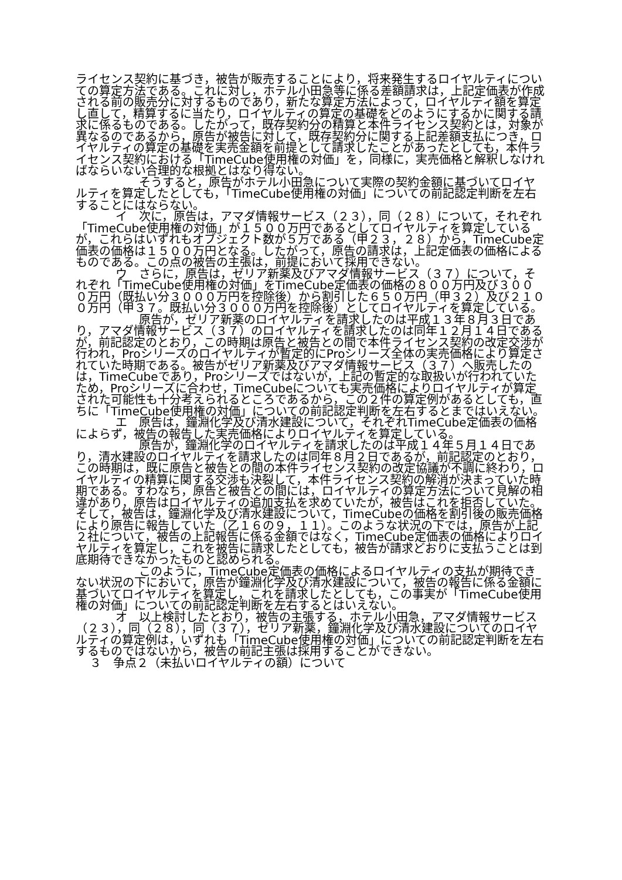ライセンス契約に基づき，被告が販売することにより，将来発生するロイヤルティについての算定方法である。これに対し，ホテル小田急等に係る差額請求は，上記定価表が作成される前の販売分に対するものであり，新たな算定方法によって，ロイヤルティ額を算定し直して，精算するに当たり，ロイヤルティの算定の基礎をどのようにするかに関する請求に係るものである。したがって，既存契約分の精算と本件ライセンス契約とは，対象が異なるのであるから，原告が被告に対して，既存契約分に関する上記差額支払につき，ロイヤルティの算定の基礎を実売金額を前提として請求したことがあったとしても，本件ライセンス契約における「TimeCube使用権の対価」を，同様に，実売価格と解釈しなければならいない合理的な根拠とはなり得ない。
そうすると，原告がホテル小田急について実際の契約金額に基づいてロイヤルティを算定したとしても，「TimeCube使用権の対価」についての前記認定判断を左右することにはならない。
イ　次に，原告は，アマダ情報サービス（２３），同（２８）について，それぞれ「TimeCube使用権の対価」が１５００万円であるとしてロイヤルティを算定しているが，これらはいずれもオブジェクト数が５万である（甲２３，２８）から，TimeCube定価表の価格は１５００万円となる。したがって，原告の請求は，上記定価表の価格によるものである。この点の被告の主張は，前提において採用できない。
ウ　さらに，原告は，ゼリア新薬及びアマダ情報サービス（３７）について，それぞれ「TimeCube使用権の対価」をTimeCube定価表の価格の８００万円及び３０００万円（既払い分３０００万円を控除後）から割引した６５０万円（甲３２）及び２１００万円（甲３７。既払い分３０００万円を控除後）としてロイヤルティを算定している。
原告が，ゼリア新薬のロイヤルティを請求したのは平成１３年８月３日であり，アマダ情報サービス（３７）のロイヤルティを請求したのは同年１２月１４日であるが，前記認定のとおり，この時期は原告と被告との間で本件ライセンス契約の改定交渉が行われ，Proシリーズのロイヤルティが暫定的にProシリーズ全体の実売価格により算定されていた時期である。被告がゼリア新薬及びアマダ情報サービス（３７）へ販売したのは，TimeCubeであり，Proシリーズではないが，上記の暫定的な取扱いが行われていたため，Proシリーズに合わせ，TimeCubeについても実売価格によりロイヤルティが算定された可能性も十分考えられるところであるから，この２件の算定例があるとしても，直ちに「TimeCube使用権の対価」についての前記認定判断を左右するとまではいえない。
エ　原告は，鐘淵化学及び清水建設について，それぞれTimeCube定価表の価格によらず，被告の報告した実売価格によりロイヤルティを算定している。
原告が，鐘淵化学のロイヤルティを請求したのは平成１４年５月１４日であり，清水建設のロイヤルティを請求したのは同年８月２日であるが，前記認定のとおり，この時期は，既に原告と被告との間の本件ライセンス契約の改定協議が不調に終わり，ロイヤルティの精算に関する交渉も決裂して，本件ライセンス契約の解消が決まっていた時期である。すわなち，原告と被告との間には，ロイヤルティの算定方法について見解の相違があり，原告はロイヤルティの追加支払を求めていたが，被告はこれを拒否していた。そして，被告は，鐘淵化学及び清水建設について，TimeCubeの価格を割引後の販売価格により原告に報告していた（乙１６の９，１１）。このような状況の下では，原告が上記２社について，被告の上記報告に係る金額ではなく，TimeCube定価表の価格によりロイヤルティを算定し，これを被告に請求したとしても，被告が請求どおりに支払うことは到底期待できなかったものと認められる。
このように，TimeCube定価表の価格によるロイヤルティの支払が期待できない状況の下において，原告が鐘淵化学及び清水建設について，被告の報告に係る金額に基づいてロイヤルティを算定し，これを請求したとしても，この事実が「TimeCube使用権の対価」についての前記認定判断を左右するとはいえない。
オ　以上検討したとおり，被告の主張する，ホテル小田急，アマダ情報サービス（２３），同（２８），同（３７），ゼリア新薬，鐘淵化学及び清水建設についてのロイヤルティの算定例は，いずれも「TimeCube使用権の対価」についての前記認定判断を左右するものではないから，被告の前記主張は採用することができない。
３　争点２（未払いロイヤルティの額）について